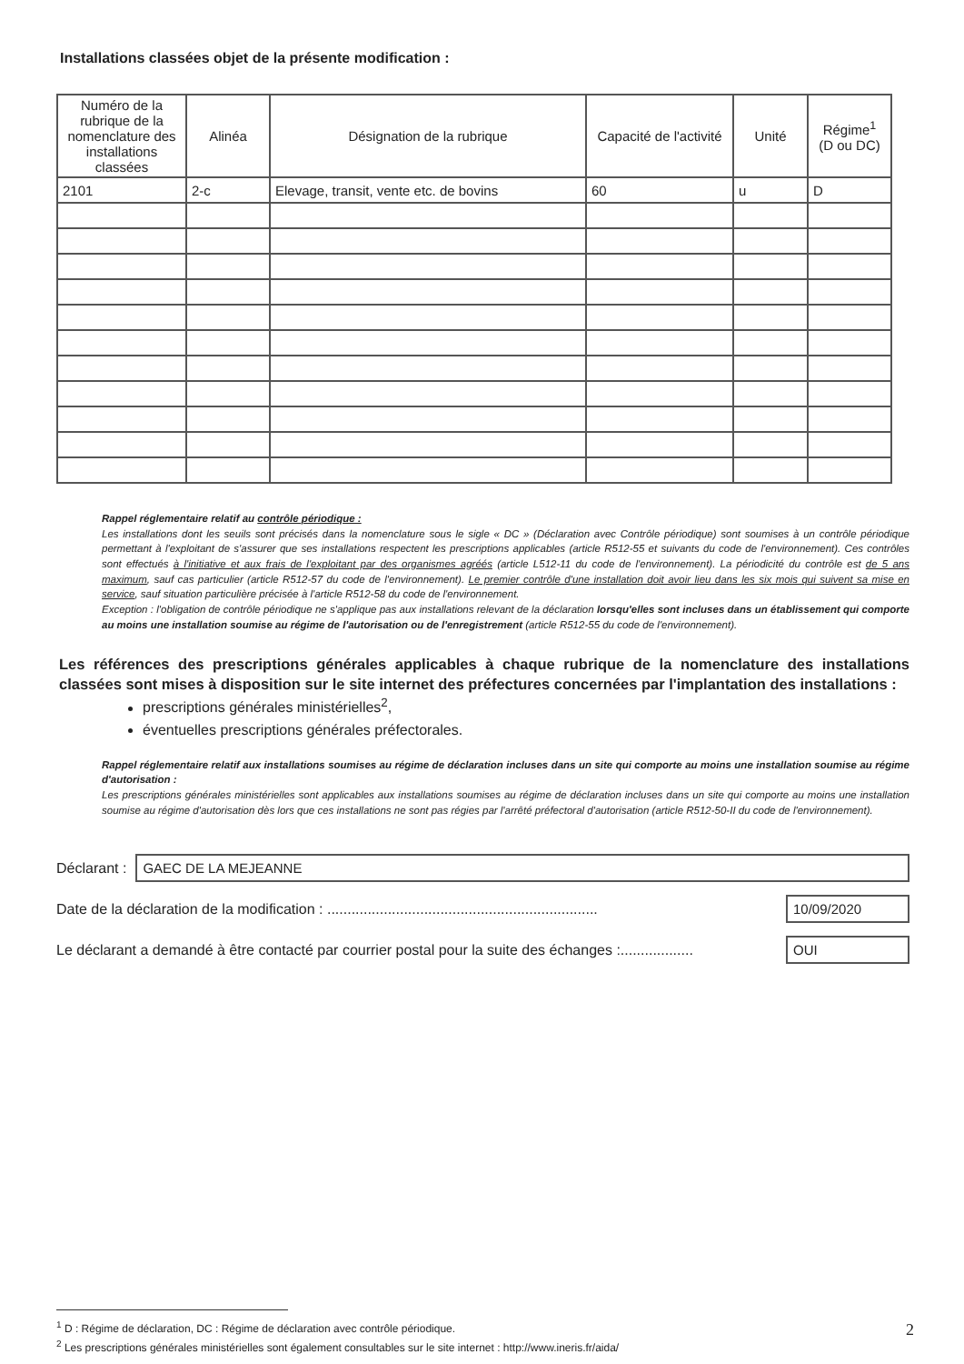Installations classées objet de la présente modification :
| Numéro de la rubrique de la nomenclature des installations classées | Alinéa | Désignation de la rubrique | Capacité de l'activité | Unité | Régime<sup>1</sup> (D ou DC) |
| --- | --- | --- | --- | --- | --- |
| 2101 | 2-c | Elevage, transit, vente etc. de bovins | 60 | u | D |
Rappel réglementaire relatif au contrôle périodique :
Les installations dont les seuils sont précisés dans la nomenclature sous le sigle « DC » (Déclaration avec Contrôle périodique) sont soumises à un contrôle périodique permettant à l'exploitant de s'assurer que ses installations respectent les prescriptions applicables (article R512-55 et suivants du code de l'environnement). Ces contrôles sont effectués à l'initiative et aux frais de l'exploitant par des organismes agréés (article L512-11 du code de l'environnement). La périodicité du contrôle est de 5 ans maximum, sauf cas particulier (article R512-57 du code de l'environnement). Le premier contrôle d'une installation doit avoir lieu dans les six mois qui suivent sa mise en service, sauf situation particulière précisée à l'article R512-58 du code de l'environnement.
Exception : l'obligation de contrôle périodique ne s'applique pas aux installations relevant de la déclaration lorsqu'elles sont incluses dans un établissement qui comporte au moins une installation soumise au régime de l'autorisation ou de l'enregistrement (article R512-55 du code de l'environnement).
Les références des prescriptions générales applicables à chaque rubrique de la nomenclature des installations classées sont mises à disposition sur le site internet des préfectures concernées par l'implantation des installations :
prescriptions générales ministérielles<sup>2</sup>,
éventuelles prescriptions générales préfectorales.
Rappel réglementaire relatif aux installations soumises au régime de déclaration incluses dans un site qui comporte au moins une installation soumise au régime d'autorisation :
Les prescriptions générales ministérielles sont applicables aux installations soumises au régime de déclaration incluses dans un site qui comporte au moins une installation soumise au régime d'autorisation dès lors que ces installations ne sont pas régies par l'arrêté préfectoral d'autorisation (article R512-50-II du code de l'environnement).
Déclarant : GAEC DE LA MEJEANNE
Date de la déclaration de la modification : ................................................................... 10/09/2020
Le déclarant a demandé à être contacté par courrier postal pour la suite des échanges :.................. OUI
<sup>1</sup> D : Régime de déclaration, DC : Régime de déclaration avec contrôle périodique.
<sup>2</sup> Les prescriptions générales ministérielles sont également consultables sur le site internet : http://www.ineris.fr/aida/
2